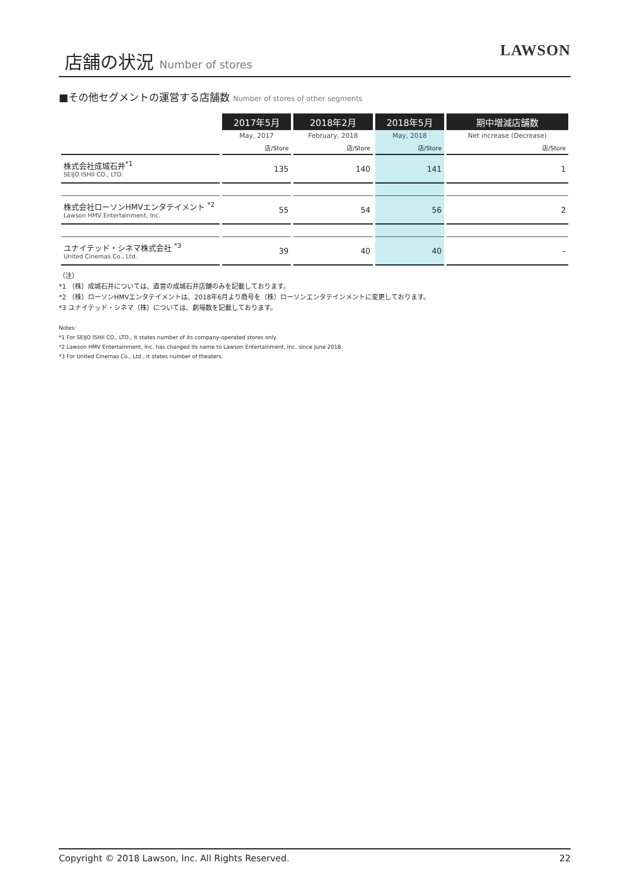店舗の状況 Number of stores
LAWSON
■その他セグメントの運営する店舗数 Number of stores of other segments
| | 2017年5月 | 2018年2月 | 2018年5月 | 期中増減店舗数 |
| --- | --- | --- | --- | --- |
| | May, 2017 | February, 2018 | May, 2018 | Net increase (Decrease) |
| | 店/Store | 店/Store | 店/Store | 店/Store |
| 株式会社成城石井<sup>*1</sup> SEIJO ISHII CO., LTD. | 135 | 140 | 141 | 1 |
| 株式会社ローソンHMVエンタテイメント <sup>*2</sup> Lawson HMV Entertainment, Inc. | 55 | 54 | 56 | 2 |
| ユナイテッド・シネマ株式会社 <sup>*3</sup> United Cinemas Co., Ltd. | 39 | 40 | 40 | – |
（注）
*1 （株）成城石井については、直営の成城石井店舗のみを記載しております。
*2 （株）ローソンHMVエンタテイメントは、2018年6月より商号を（株）ローソンエンタテインメントに変更しております。
*3 ユナイテッド・シネマ（株）については、劇場数を記載しております。
Notes:
*1 For SEIJO ISHII CO., LTD., it states number of its company-operated stores only.
*2 Lawson HMV Entertainment, Inc. has changed its name to Lawson Entertainment, Inc. since June 2018.
*3 For United Cinemas Co., Ltd., it states number of theaters.
Copyright © 2018 Lawson, Inc. All Rights Reserved. 22